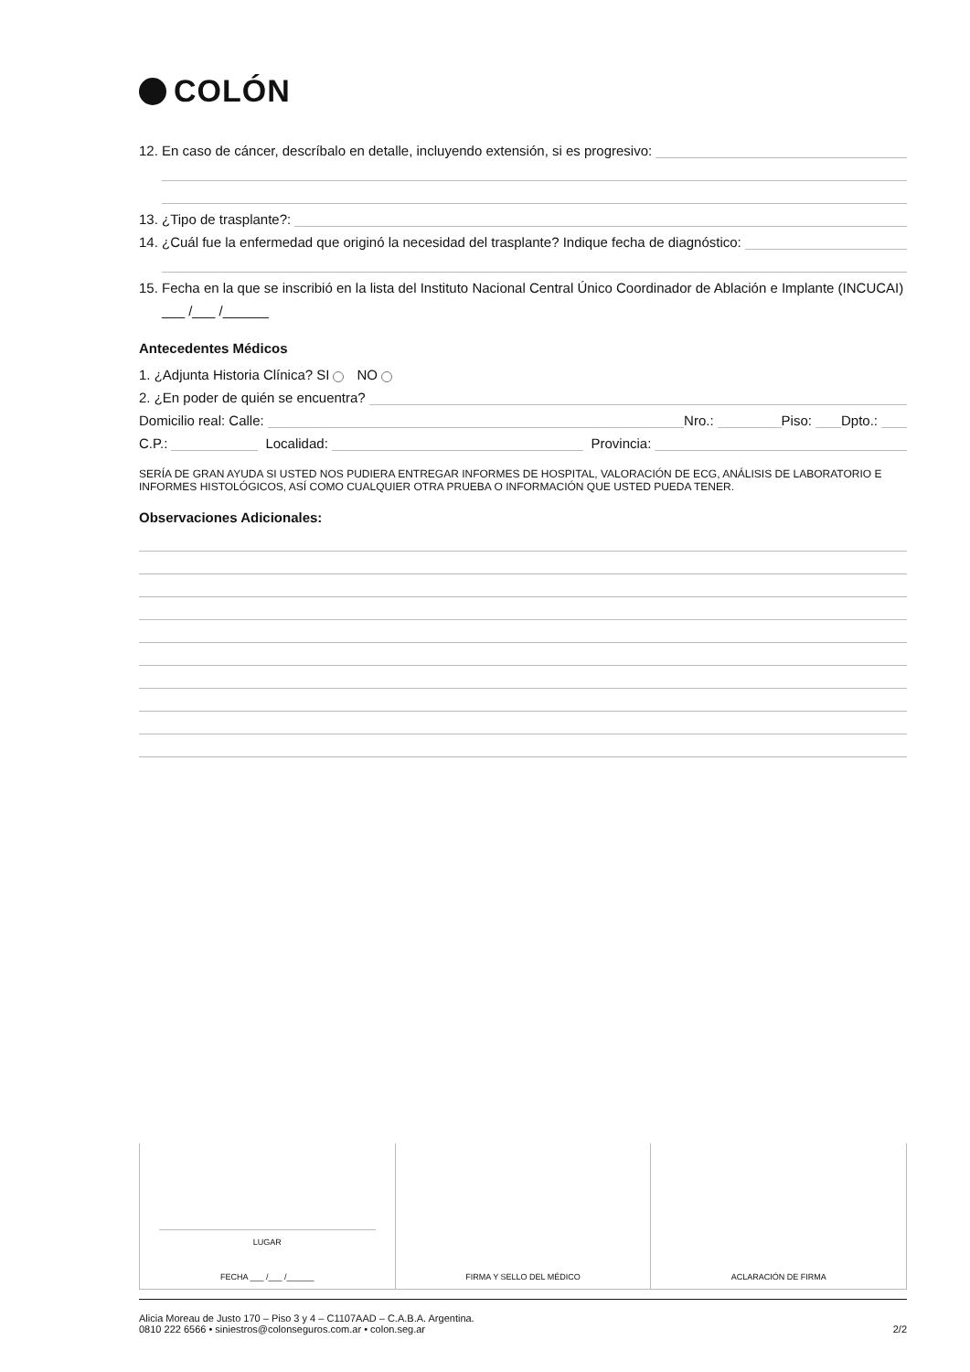COLÓN
12. En caso de cáncer, descríbalo en detalle, incluyendo extensión, si es progresivo:
13. ¿Tipo de trasplante?:
14. ¿Cuál fue la enfermedad que originó la necesidad del trasplante? Indique fecha de diagnóstico:
15. Fecha en la que se inscribió en la lista del Instituto Nacional Central Único Coordinador de Ablación e Implante (INCUCAI)
___ /___ /______
Antecedentes Médicos
1. ¿Adjunta Historia Clínica? SI NO
2. ¿En poder de quién se encuentra?
Domicilio real: Calle:
Nro.:
Piso:
Dpto.:
C.P.:
Localidad:
Provincia:
SERÍA DE GRAN AYUDA SI USTED NOS PUDIERA ENTREGAR INFORMES DE HOSPITAL, VALORACIÓN DE ECG, ANÁLISIS DE LABORATORIO E INFORMES HISTOLÓGICOS, ASÍ COMO CUALQUIER OTRA PRUEBA O INFORMACIÓN QUE USTED PUEDA TENER.
Observaciones Adicionales:
| LUGAR FECHA ___ /___ /______ | FIRMA Y SELLO DEL MÉDICO | ACLARACIÓN DE FIRMA |
Alicia Moreau de Justo 170 – Piso 3 y 4 – C1107AAD – C.A.B.A. Argentina.
0810 222 6566 • siniestros@colonseguros.com.ar • colon.seg.ar
2/2